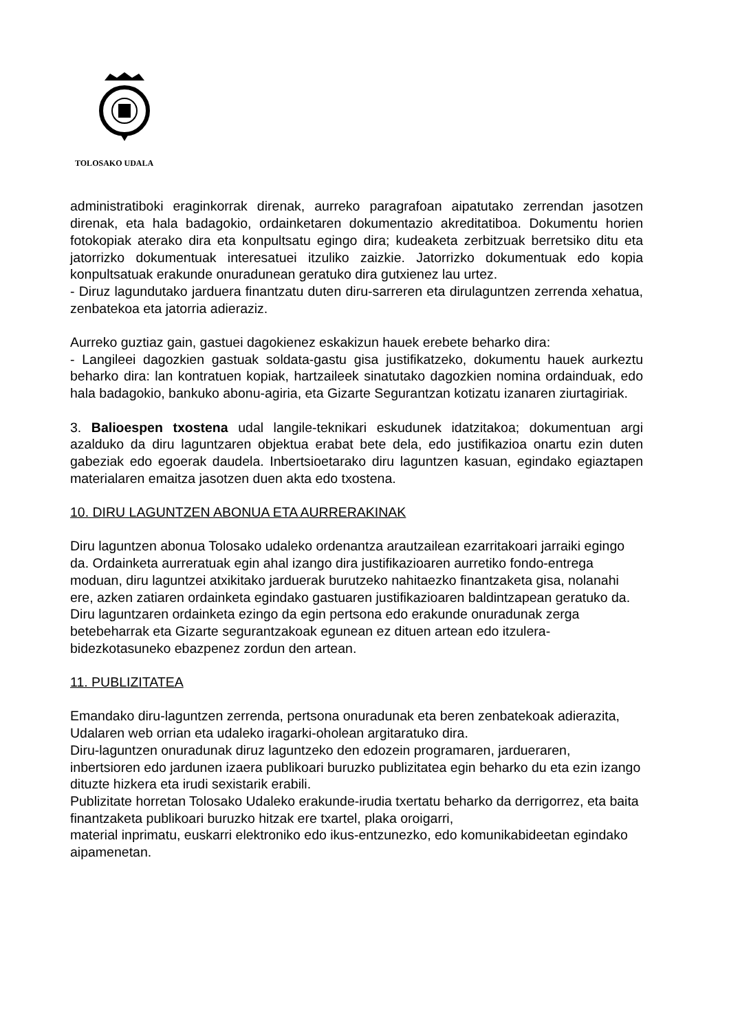TOLOSAKO UDALA
administratiboki eraginkorrak direnak, aurreko paragrafoan aipatutako zerrendan jasotzen direnak, eta hala badagokio, ordainketaren dokumentazio akreditatiboa. Dokumentu horien fotokopiak aterako dira eta konpultsatu egingo dira; kudeaketa zerbitzuak berretsiko ditu eta jatorrizko dokumentuak interesatuei itzuliko zaizkie. Jatorrizko dokumentuak edo kopia konpultsatuak erakunde onuradunean geratuko dira gutxienez lau urtez.
- Diruz lagundutako jarduera finantzatu duten diru-sarreren eta dirulaguntzen zerrenda xehatua, zenbatekoa eta jatorria adieraziz.
Aurreko guztiaz gain, gastuei dagokienez eskakizun hauek erebete beharko dira:
- Langileei dagozkien gastuak soldata-gastu gisa justifikatzeko, dokumentu hauek aurkeztu beharko dira: lan kontratuen kopiak, hartzaileek sinatutako dagozkien nomina ordainduak, edo hala badagokio, bankuko abonu-agiria, eta Gizarte Segurantzan kotizatu izanaren ziurtagiriak.
3. Balioespen txostena udal langile-teknikari eskudunek idatzitakoa; dokumentuan argi azalduko da diru laguntzaren objektua erabat bete dela, edo justifikazioa onartu ezin duten gabeziak edo egoerak daudela. Inbertsioetarako diru laguntzen kasuan, egindako egiaztapen materialaren emaitza jasotzen duen akta edo txostena.
10. DIRU LAGUNTZEN ABONUA ETA AURRERAKINAK
Diru laguntzen abonua Tolosako udaleko ordenantza arautzailean ezarritakoari jarraiki egingo da. Ordainketa aurreratuak egin ahal izango dira justifikazioaren aurretiko fondo-entrega moduan, diru laguntzei atxikitako jarduerak burutzeko nahitaezko finantzaketa gisa, nolanahi ere, azken zatiaren ordainketa egindako gastuaren justifikazioaren baldintzapean geratuko da.
Diru laguntzaren ordainketa ezingo da egin pertsona edo erakunde onuradunak zerga betebeharrak eta Gizarte segurantzakoak egunean ez dituen artean edo itzulera-bidezkotasuneko ebazpenez zordun den artean.
11. PUBLIZITATEA
Emandako diru-laguntzen zerrenda, pertsona onuradunak eta beren zenbatekoak adierazita,
Udalaren web orrian eta udaleko iragarki-oholean argitaratuko dira.
Diru-laguntzen onuradunak diruz laguntzeko den edozein programaren, jardueraren, inbertsioren edo jardunen izaera publikoari buruzko publizitatea egin beharko du eta ezin izango dituzte hizkera eta irudi sexistarik erabili.
Publizitate horretan Tolosako Udaleko erakunde-irudia txertatu beharko da derrigorrez, eta baita finantzaketa publikoari buruzko hitzak ere txartel, plaka oroigarri,
material inprimatu, euskarri elektroniko edo ikus-entzunezko, edo komunikabideetan egindako aipamenetan.